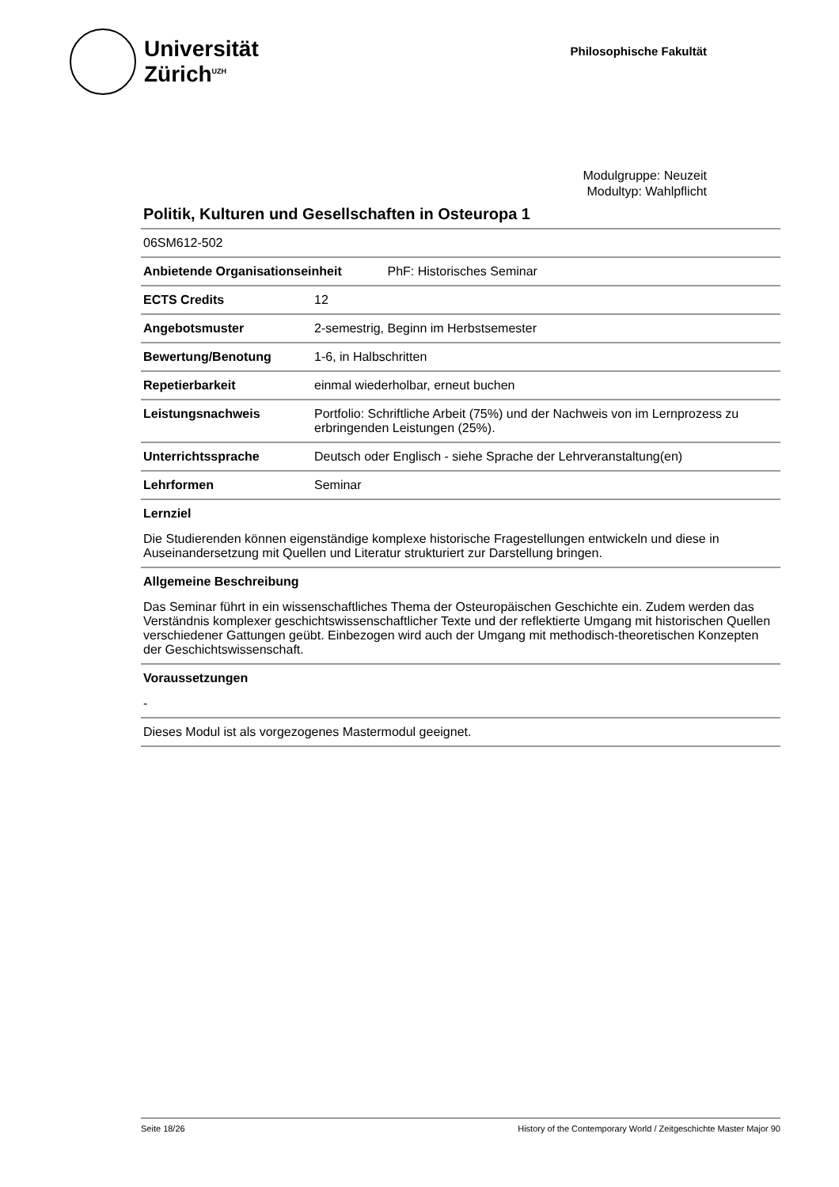Universität
Zürich<sup>UZH</sup>
Philosophische Fakultät
Modulgruppe: Neuzeit
Modultyp: Wahlpflicht
Politik, Kulturen und Gesellschaften in Osteuropa 1
| 06SM612-502 | |
| Anbietende Organisationseinheit PhF: Historisches Seminar | |
| ECTS Credits | 12 |
| Angebotsmuster | 2-semestrig, Beginn im Herbstsemester |
| Bewertung/Benotung | 1-6, in Halbschritten |
| Repetierbarkeit | einmal wiederholbar, erneut buchen |
| Leistungsnachweis | Portfolio: Schriftliche Arbeit (75%) und der Nachweis von im Lernprozess zu erbringenden Leistungen (25%). |
| Unterrichtssprache | Deutsch oder Englisch - siehe Sprache der Lehrveranstaltung(en) |
| Lehrformen | Seminar |
Lernziel
Die Studierenden können eigenständige komplexe historische Fragestellungen entwickeln und diese in Auseinandersetzung mit Quellen und Literatur strukturiert zur Darstellung bringen.
Allgemeine Beschreibung
Das Seminar führt in ein wissenschaftliches Thema der Osteuropäischen Geschichte ein. Zudem werden das Verständnis komplexer geschichtswissenschaftlicher Texte und der reflektierte Umgang mit historischen Quellen verschiedener Gattungen geübt. Einbezogen wird auch der Umgang mit methodisch-theoretischen Konzepten der Geschichtswissenschaft.
Voraussetzungen
-
Dieses Modul ist als vorgezogenes Mastermodul geeignet.
Seite 18/26 History of the Contemporary World / Zeitgeschichte Master Major 90